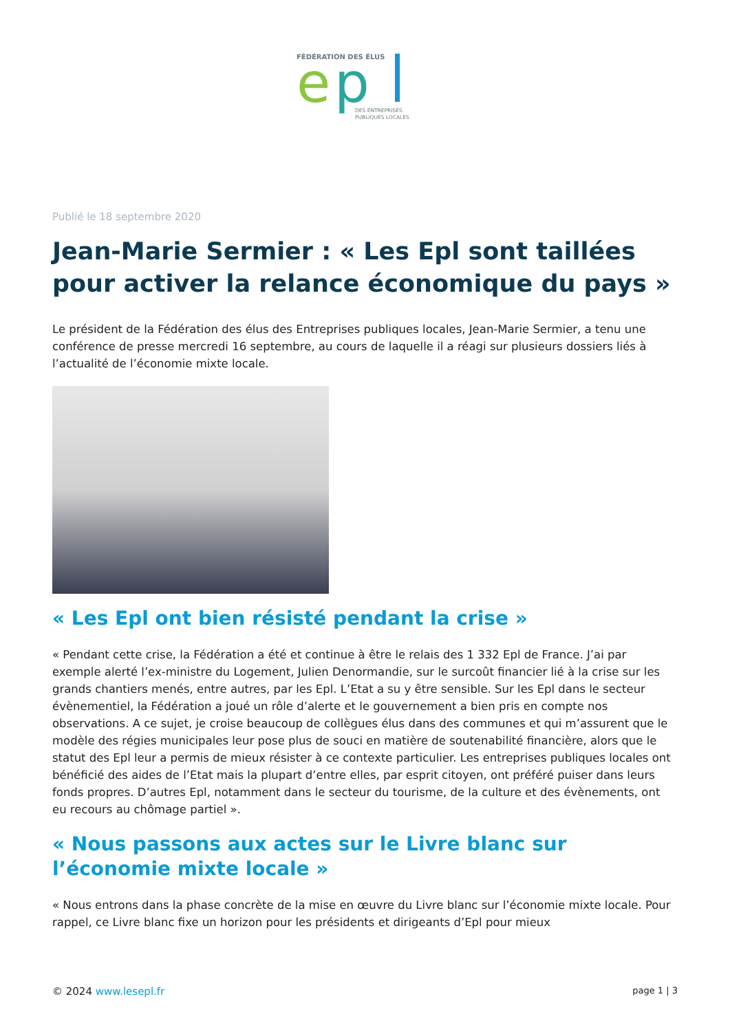FÉDÉRATION DES ÉLUS
e
p
DES ENTREPRISES
PUBLIQUES LOCALES
Publié le 18 septembre 2020
Jean-Marie Sermier : « Les Epl sont taillées pour activer la relance économique du pays »
Le président de la Fédération des élus des Entreprises publiques locales, Jean-Marie Sermier, a tenu une conférence de presse mercredi 16 septembre, au cours de laquelle il a réagi sur plusieurs dossiers liés à l’actualité de l’économie mixte locale.
« Les Epl ont bien résisté pendant la crise »
« Pendant cette crise, la Fédération a été et continue à être le relais des 1 332 Epl de France. J’ai par exemple alerté l’ex-ministre du Logement, Julien Denormandie, sur le surcoût financier lié à la crise sur les grands chantiers menés, entre autres, par les Epl. L’Etat a su y être sensible. Sur les Epl dans le secteur évènementiel, la Fédération a joué un rôle d’alerte et le gouvernement a bien pris en compte nos observations. A ce sujet, je croise beaucoup de collègues élus dans des communes et qui m’assurent que le modèle des régies municipales leur pose plus de souci en matière de soutenabilité financière, alors que le statut des Epl leur a permis de mieux résister à ce contexte particulier. Les entreprises publiques locales ont bénéficié des aides de l’Etat mais la plupart d’entre elles, par esprit citoyen, ont préféré puiser dans leurs fonds propres. D’autres Epl, notamment dans le secteur du tourisme, de la culture et des évènements, ont eu recours au chômage partiel ».
« Nous passons aux actes sur le Livre blanc sur l’économie mixte locale »
« Nous entrons dans la phase concrète de la mise en œuvre du Livre blanc sur l’économie mixte locale. Pour rappel, ce Livre blanc fixe un horizon pour les présidents et dirigeants d’Epl pour mieux
© 2024 www.lesepl.fr page 1 | 3